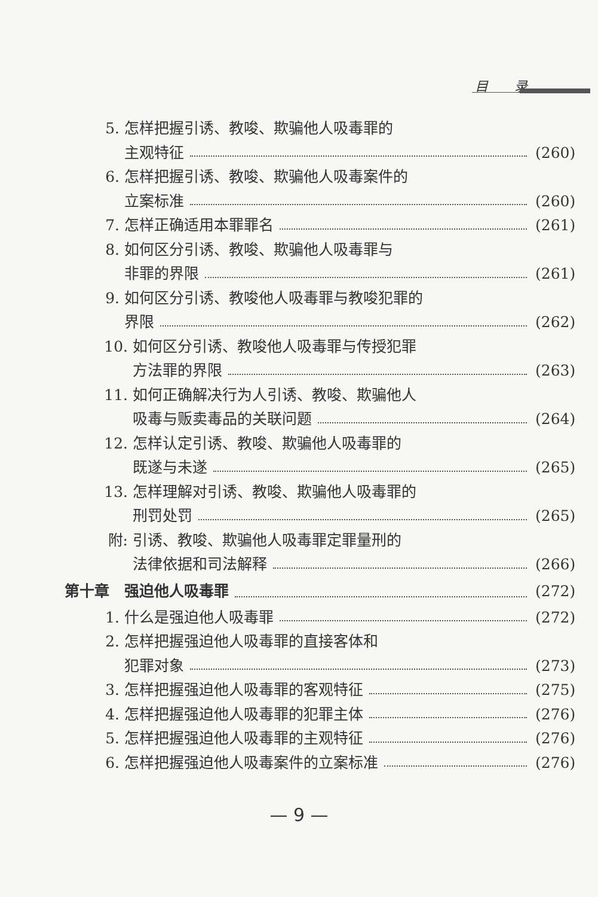目　　录
5. 怎样把握引诱、教唆、欺骗他人吸毒罪的
主观特征 (260)
6. 怎样把握引诱、教唆、欺骗他人吸毒案件的
立案标准 (260)
7. 怎样正确适用本罪罪名 (261)
8. 如何区分引诱、教唆、欺骗他人吸毒罪与
非罪的界限 (261)
9. 如何区分引诱、教唆他人吸毒罪与教唆犯罪的
界限 (262)
10. 如何区分引诱、教唆他人吸毒罪与传授犯罪
方法罪的界限 (263)
11. 如何正确解决行为人引诱、教唆、欺骗他人
吸毒与贩卖毒品的关联问题 (264)
12. 怎样认定引诱、教唆、欺骗他人吸毒罪的
既遂与未遂 (265)
13. 怎样理解对引诱、教唆、欺骗他人吸毒罪的
刑罚处罚 (265)
附: 引诱、教唆、欺骗他人吸毒罪定罪量刑的
法律依据和司法解释 (266)
第十章　强迫他人吸毒罪 (272)
1. 什么是强迫他人吸毒罪 (272)
2. 怎样把握强迫他人吸毒罪的直接客体和
犯罪对象 (273)
3. 怎样把握强迫他人吸毒罪的客观特征 (275)
4. 怎样把握强迫他人吸毒罪的犯罪主体 (276)
5. 怎样把握强迫他人吸毒罪的主观特征 (276)
6. 怎样把握强迫他人吸毒案件的立案标准 (276)
— 9 —